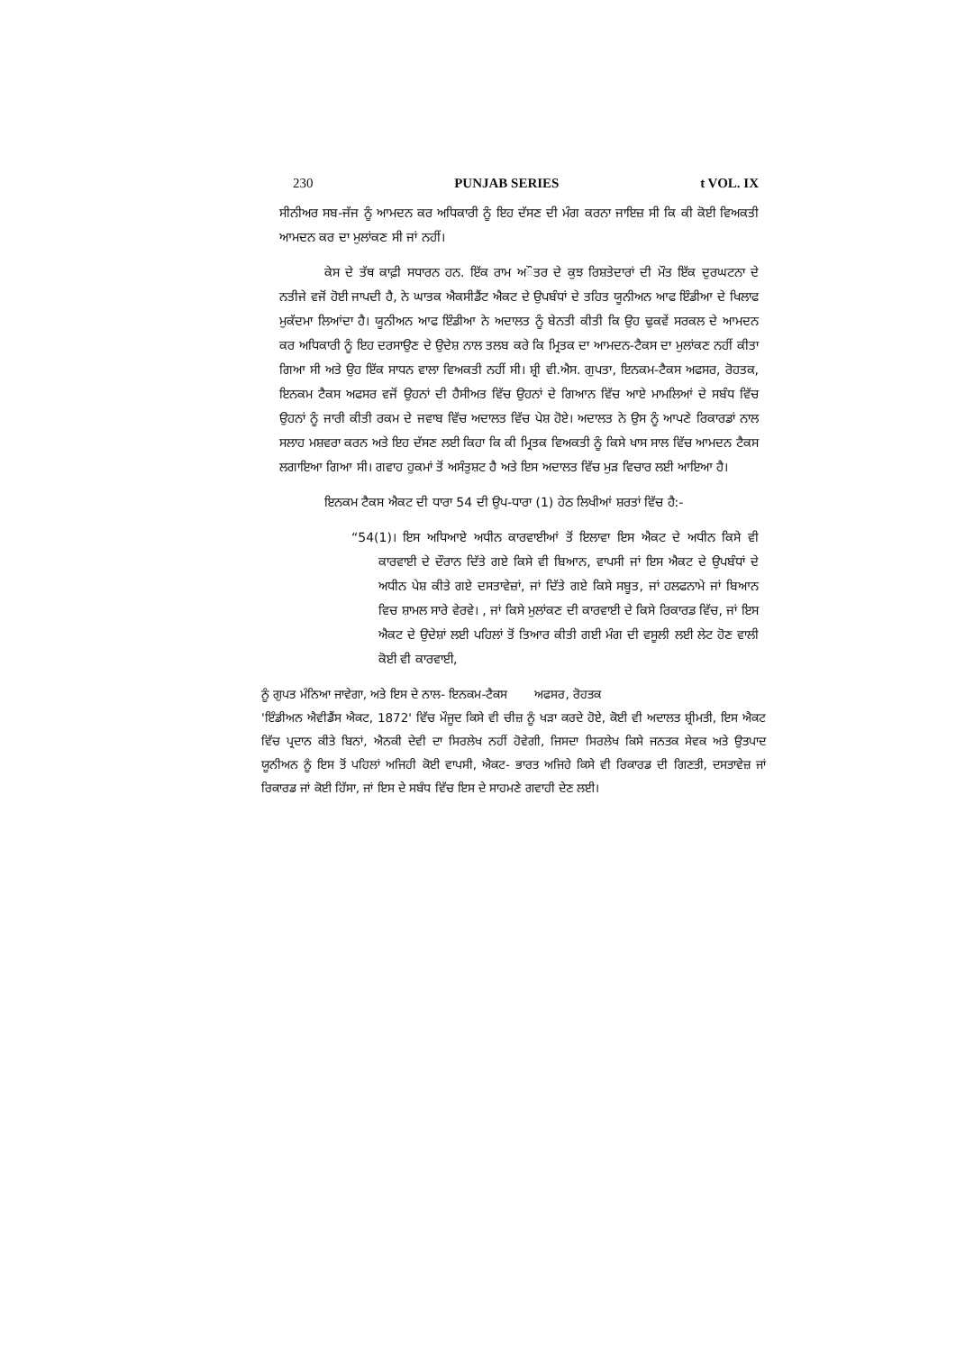230 PUNJAB SERIES t VOL. IX
ਸੀਨੀਅਰ ਸਬ-ਜੱਜ ਨੂੰ ਆਮਦਨ ਕਰ ਅਧਿਕਾਰੀ ਨੂੰ ਇਹ ਦੱਸਣ ਦੀ ਮੰਗ ਕਰਨਾ ਜਾਇਜ਼ ਸੀ ਕਿ ਕੀ ਕੋਈ ਵਿਅਕਤੀ ਆਮਦਨ ਕਰ ਦਾ ਮੁਲਾਂਕਣ ਸੀ ਜਾਂ ਨਹੀਂ।
ਕੇਸ ਦੇ ਤੱਥ ਕਾਫ਼ੀ ਸਧਾਰਨ ਹਨ. ਇੱਕ ਰਾਮ ਅੌਤਰ ਦੇ ਕੁਝ ਰਿਸ਼ਤੇਦਾਰਾਂ ਦੀ ਮੌਤ ਇੱਕ ਦੁਰਘਟਨਾ ਦੇ ਨਤੀਜੇ ਵਜੋਂ ਹੋਈ ਜਾਪਦੀ ਹੈ, ਨੇ ਘਾਤਕ ਐਕਸੀਡੈਂਟ ਐਕਟ ਦੇ ਉਪਬੰਧਾਂ ਦੇ ਤਹਿਤ ਯੂਨੀਅਨ ਆਫ ਇੰਡੀਆ ਦੇ ਖਿਲਾਫ ਮੁਕੱਦਮਾ ਲਿਆਂਦਾ ਹੈ। ਯੂਨੀਅਨ ਆਫ ਇੰਡੀਆ ਨੇ ਅਦਾਲਤ ਨੂੰ ਬੇਨਤੀ ਕੀਤੀ ਕਿ ਉਹ ਢੁਕਵੇਂ ਸਰਕਲ ਦੇ ਆਮਦਨ ਕਰ ਅਧਿਕਾਰੀ ਨੂੰ ਇਹ ਦਰਸਾਉਣ ਦੇ ਉਦੇਸ਼ ਨਾਲ ਤਲਬ ਕਰੇ ਕਿ ਮ੍ਰਿਤਕ ਦਾ ਆਮਦਨ-ਟੈਕਸ ਦਾ ਮੁਲਾਂਕਣ ਨਹੀਂ ਕੀਤਾ ਗਿਆ ਸੀ ਅਤੇ ਉਹ ਇੱਕ ਸਾਧਨ ਵਾਲਾ ਵਿਅਕਤੀ ਨਹੀਂ ਸੀ। ਸ਼੍ਰੀ ਵੀ.ਐਸ. ਗੁਪਤਾ, ਇਨਕਮ-ਟੈਕਸ ਅਫਸਰ, ਰੋਹਤਕ, ਇਨਕਮ ਟੈਕਸ ਅਫਸਰ ਵਜੋਂ ਉਹਨਾਂ ਦੀ ਹੈਸੀਅਤ ਵਿੱਚ ਉਹਨਾਂ ਦੇ ਗਿਆਨ ਵਿੱਚ ਆਏ ਮਾਮਲਿਆਂ ਦੇ ਸਬੰਧ ਵਿੱਚ ਉਹਨਾਂ ਨੂੰ ਜਾਰੀ ਕੀਤੀ ਰਕਮ ਦੇ ਜਵਾਬ ਵਿੱਚ ਅਦਾਲਤ ਵਿੱਚ ਪੇਸ਼ ਹੋਏ। ਅਦਾਲਤ ਨੇ ਉਸ ਨੂੰ ਆਪਣੇ ਰਿਕਾਰਡਾਂ ਨਾਲ ਸਲਾਹ ਮਸ਼ਵਰਾ ਕਰਨ ਅਤੇ ਇਹ ਦੱਸਣ ਲਈ ਕਿਹਾ ਕਿ ਕੀ ਮ੍ਰਿਤਕ ਵਿਅਕਤੀ ਨੂੰ ਕਿਸੇ ਖਾਸ ਸਾਲ ਵਿੱਚ ਆਮਦਨ ਟੈਕਸ ਲਗਾਇਆ ਗਿਆ ਸੀ। ਗਵਾਹ ਹੁਕਮਾਂ ਤੋਂ ਅਸੰਤੁਸ਼ਟ ਹੈ ਅਤੇ ਇਸ ਅਦਾਲਤ ਵਿੱਚ ਮੁੜ ਵਿਚਾਰ ਲਈ ਆਇਆ ਹੈ।
ਇਨਕਮ ਟੈਕਸ ਐਕਟ ਦੀ ਧਾਰਾ 54 ਦੀ ਉਪ-ਧਾਰਾ (1) ਹੇਠ ਲਿਖੀਆਂ ਸ਼ਰਤਾਂ ਵਿੱਚ ਹੈ:-
“54(1)। ਇਸ ਅਧਿਆਏ ਅਧੀਨ ਕਾਰਵਾਈਆਂ ਤੋਂ ਇਲਾਵਾ ਇਸ ਐਕਟ ਦੇ ਅਧੀਨ ਕਿਸੇ ਵੀ ਕਾਰਵਾਈ ਦੇ ਦੌਰਾਨ ਦਿੱਤੇ ਗਏ ਕਿਸੇ ਵੀ ਬਿਆਨ, ਵਾਪਸੀ ਜਾਂ ਇਸ ਐਕਟ ਦੇ ਉਪਬੰਧਾਂ ਦੇ ਅਧੀਨ ਪੇਸ਼ ਕੀਤੇ ਗਏ ਦਸਤਾਵੇਜ਼ਾਂ, ਜਾਂ ਦਿੱਤੇ ਗਏ ਕਿਸੇ ਸਬੂਤ, ਜਾਂ ਹਲਫਨਾਮੇ ਜਾਂ ਬਿਆਨ ਵਿਚ ਸ਼ਾਮਲ ਸਾਰੇ ਵੇਰਵੇ। , ਜਾਂ ਕਿਸੇ ਮੁਲਾਂਕਣ ਦੀ ਕਾਰਵਾਈ ਦੇ ਕਿਸੇ ਰਿਕਾਰਡ ਵਿੱਚ, ਜਾਂ ਇਸ ਐਕਟ ਦੇ ਉਦੇਸ਼ਾਂ ਲਈ ਪਹਿਲਾਂ ਤੋਂ ਤਿਆਰ ਕੀਤੀ ਗਈ ਮੰਗ ਦੀ ਵਸੂਲੀ ਲਈ ਲੇਟ ਹੋਣ ਵਾਲੀ ਕੋਈ ਵੀ ਕਾਰਵਾਈ,
ਨੂੰ ਗੁਪਤ ਮੰਨਿਆ ਜਾਵੇਗਾ, ਅਤੇ ਇਸ ਦੇ ਨਾਲ- ਇਨਕਮ-ਟੈਕਸ ਅਫਸਰ, ਰੋਹਤਕ
'ਇੰਡੀਅਨ ਐਵੀਡੈਂਸ ਐਕਟ, 1872' ਵਿੱਚ ਮੌਜੂਦ ਕਿਸੇ ਵੀ ਚੀਜ਼ ਨੂੰ ਖੜਾ ਕਰਦੇ ਹੋਏ, ਕੋਈ ਵੀ ਅਦਾਲਤ ਸ਼੍ਰੀਮਤੀ, ਇਸ ਐਕਟ ਵਿੱਚ ਪ੍ਰਦਾਨ ਕੀਤੇ ਬਿਨਾਂ, ਐਨਕੀ ਦੇਵੀ ਦਾ ਸਿਰਲੇਖ ਨਹੀਂ ਹੋਵੇਗੀ, ਜਿਸਦਾ ਸਿਰਲੇਖ ਕਿਸੇ ਜਨਤਕ ਸੇਵਕ ਅਤੇ ਉਤਪਾਦ ਯੂਨੀਅਨ ਨੂੰ ਇਸ ਤੋਂ ਪਹਿਲਾਂ ਅਜਿਹੀ ਕੋਈ ਵਾਪਸੀ, ਐਕਟ- ਭਾਰਤ ਅਜਿਹੇ ਕਿਸੇ ਵੀ ਰਿਕਾਰਡ ਦੀ ਗਿਣਤੀ, ਦਸਤਾਵੇਜ਼ ਜਾਂ ਰਿਕਾਰਡ ਜਾਂ ਕੋਈ ਹਿੱਸਾ, ਜਾਂ ਇਸ ਦੇ ਸਬੰਧ ਵਿੱਚ ਇਸ ਦੇ ਸਾਹਮਣੇ ਗਵਾਹੀ ਦੇਣ ਲਈ।